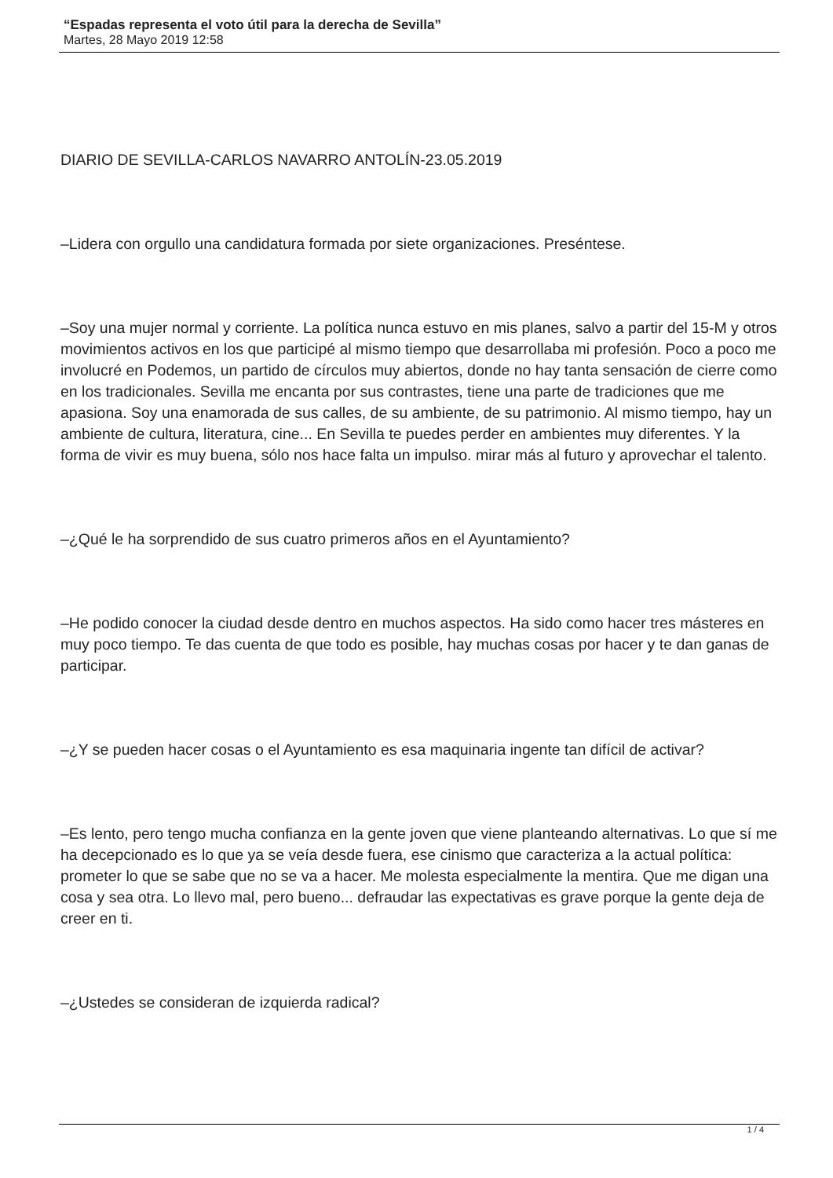“Espadas representa el voto útil para la derecha de Sevilla”
Martes, 28 Mayo 2019 12:58
DIARIO DE SEVILLA-CARLOS NAVARRO ANTOLÍN-23.05.2019
–Lidera con orgullo una candidatura formada por siete organizaciones. Preséntese.
–Soy una mujer normal y corriente. La política nunca estuvo en mis planes, salvo a partir del 15-M y otros movimientos activos en los que participé al mismo tiempo que desarrollaba mi profesión. Poco a poco me involucré en Podemos, un partido de círculos muy abiertos, donde no hay tanta sensación de cierre como en los tradicionales. Sevilla me encanta por sus contrastes, tiene una parte de tradiciones que me apasiona. Soy una enamorada de sus calles, de su ambiente, de su patrimonio. Al mismo tiempo, hay un ambiente de cultura, literatura, cine... En Sevilla te puedes perder en ambientes muy diferentes. Y la forma de vivir es muy buena, sólo nos hace falta un impulso. mirar más al futuro y aprovechar el talento.
–¿Qué le ha sorprendido de sus cuatro primeros años en el Ayuntamiento?
–He podido conocer la ciudad desde dentro en muchos aspectos. Ha sido como hacer tres másteres en muy poco tiempo. Te das cuenta de que todo es posible, hay muchas cosas por hacer y te dan ganas de participar.
–¿Y se pueden hacer cosas o el Ayuntamiento es esa maquinaria ingente tan difícil de activar?
–Es lento, pero tengo mucha confianza en la gente joven que viene planteando alternativas. Lo que sí me ha decepcionado es lo que ya se veía desde fuera, ese cinismo que caracteriza a la actual política: prometer lo que se sabe que no se va a hacer. Me molesta especialmente la mentira. Que me digan una cosa y sea otra. Lo llevo mal, pero bueno... defraudar las expectativas es grave porque la gente deja de creer en ti.
–¿Ustedes se consideran de izquierda radical?
1 / 4